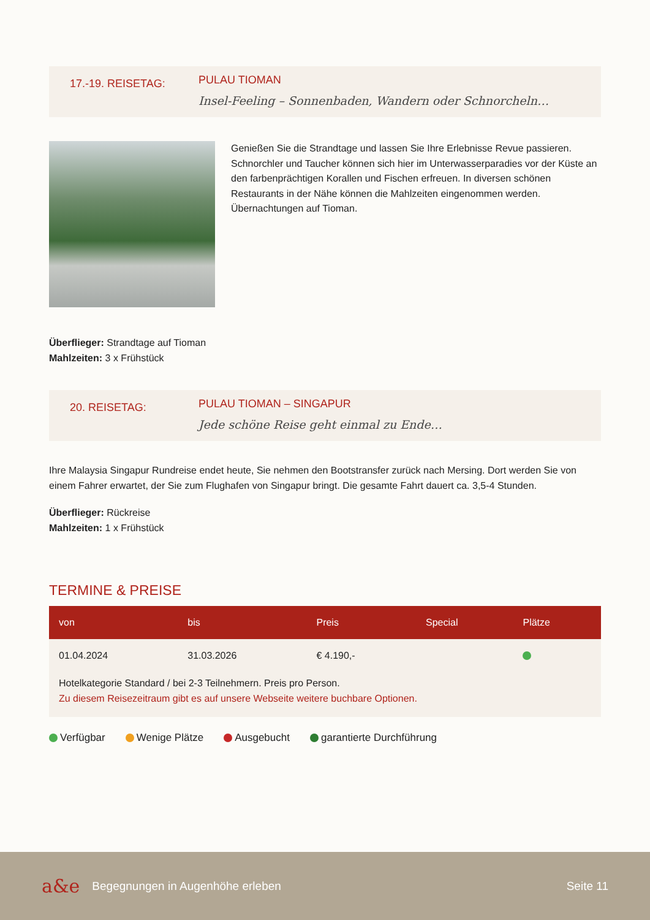17.-19. REISETAG:
PULAU TIOMAN
Insel-Feeling – Sonnenbaden, Wandern oder Schnorcheln…
Genießen Sie die Strandtage und lassen Sie Ihre Erlebnisse Revue passieren. Schnorchler und Taucher können sich hier im Unterwasserparadies vor der Küste an den farbenprächtigen Korallen und Fischen erfreuen. In diversen schönen Restaurants in der Nähe können die Mahlzeiten eingenommen werden. Übernachtungen auf Tioman.
Überflieger: Strandtage auf Tioman
Mahlzeiten: 3 x Frühstück
20. REISETAG:
PULAU TIOMAN – SINGAPUR
Jede schöne Reise geht einmal zu Ende…
Ihre Malaysia Singapur Rundreise endet heute, Sie nehmen den Bootstransfer zurück nach Mersing. Dort werden Sie von einem Fahrer erwartet, der Sie zum Flughafen von Singapur bringt. Die gesamte Fahrt dauert ca. 3,5-4 Stunden.
Überflieger: Rückreise
Mahlzeiten: 1 x Frühstück
TERMINE & PREISE
| von | bis | Preis | Special | Plätze |
| --- | --- | --- | --- | --- |
| 01.04.2024 | 31.03.2026 | € 4.190,- | | |
| Hotelkategorie Standard / bei 2-3 Teilnehmern. Preis pro Person. Zu diesem Reisezeitraum gibt es auf unsere Webseite weitere buchbare Optionen. | | | | |
Verfügbar Wenige Plätze Ausgebucht garantierte Durchführung
a&e Begegnungen in Augenhöhe erleben Seite 11